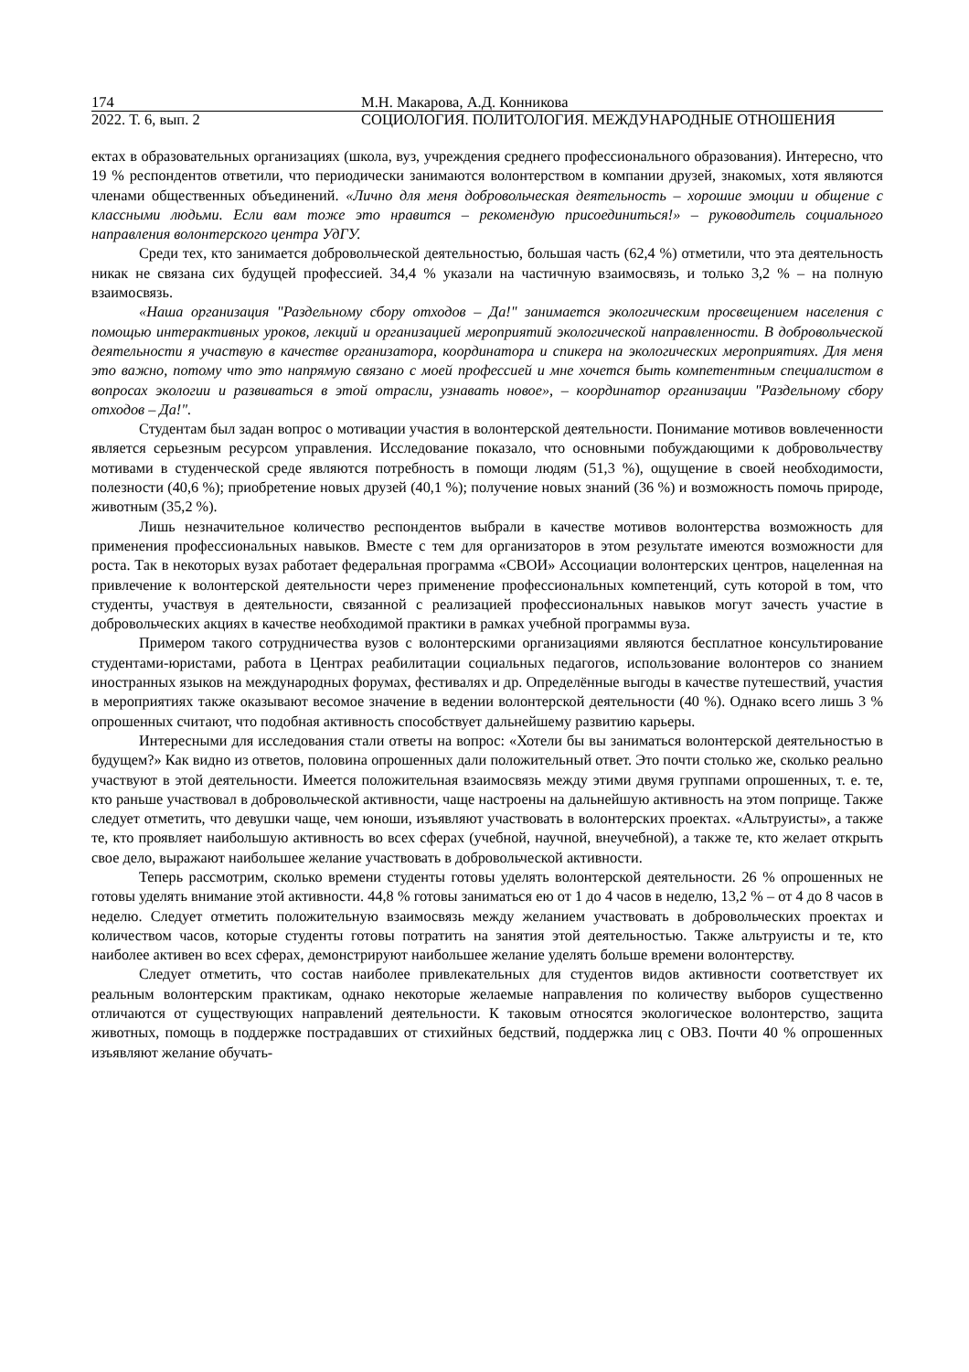174 М.Н. Макарова, А.Д. Конникова
2022. Т. 6, вып. 2 СОЦИОЛОГИЯ. ПОЛИТОЛОГИЯ. МЕЖДУНАРОДНЫЕ ОТНОШЕНИЯ
ектах в образовательных организациях (школа, вуз, учреждения среднего профессионального образования). Интересно, что 19 % респондентов ответили, что периодически занимаются волонтерством в компании друзей, знакомых, хотя являются членами общественных объединений. «Лично для меня добровольческая деятельность – хорошие эмоции и общение с классными людьми. Если вам тоже это нравится – рекомендую присоединиться!» – руководитель социального направления волонтерского центра УдГУ.
Среди тех, кто занимается добровольческой деятельностью, большая часть (62,4 %) отметили, что эта деятельность никак не связана сих будущей профессией. 34,4 % указали на частичную взаимосвязь, и только 3,2 % – на полную взаимосвязь.
«Наша организация "Раздельному сбору отходов – Да!" занимается экологическим просвещением населения с помощью интерактивных уроков, лекций и организацией мероприятий экологической направленности. В добровольческой деятельности я участвую в качестве организатора, координатора и спикера на экологических мероприятиях. Для меня это важно, потому что это напрямую связано с моей профессией и мне хочется быть компетентным специалистом в вопросах экологии и развиваться в этой отрасли, узнавать новое», – координатор организации "Раздельному сбору отходов – Да!".
Студентам был задан вопрос о мотивации участия в волонтерской деятельности. Понимание мотивов вовлеченности является серьезным ресурсом управления. Исследование показало, что основными побуждающими к добровольчеству мотивами в студенческой среде являются потребность в помощи людям (51,3 %), ощущение в своей необходимости, полезности (40,6 %); приобретение новых друзей (40,1 %); получение новых знаний (36 %) и возможность помочь природе, животным (35,2 %).
Лишь незначительное количество респондентов выбрали в качестве мотивов волонтерства возможность для применения профессиональных навыков. Вместе с тем для организаторов в этом результате имеются возможности для роста. Так в некоторых вузах работает федеральная программа «СВОИ» Ассоциации волонтерских центров, нацеленная на привлечение к волонтерской деятельности через применение профессиональных компетенций, суть которой в том, что студенты, участвуя в деятельности, связанной с реализацией профессиональных навыков могут зачесть участие в добровольческих акциях в качестве необходимой практики в рамках учебной программы вуза.
Примером такого сотрудничества вузов с волонтерскими организациями являются бесплатное консультирование студентами-юристами, работа в Центрах реабилитации социальных педагогов, использование волонтеров со знанием иностранных языков на международных форумах, фестивалях и др. Определённые выгоды в качестве путешествий, участия в мероприятиях также оказывают весомое значение в ведении волонтерской деятельности (40 %). Однако всего лишь 3 % опрошенных считают, что подобная активность способствует дальнейшему развитию карьеры.
Интересными для исследования стали ответы на вопрос: «Хотели бы вы заниматься волонтерской деятельностью в будущем?» Как видно из ответов, половина опрошенных дали положительный ответ. Это почти столько же, сколько реально участвуют в этой деятельности. Имеется положительная взаимосвязь между этими двумя группами опрошенных, т. е. те, кто раньше участвовал в добровольческой активности, чаще настроены на дальнейшую активность на этом поприще. Также следует отметить, что девушки чаще, чем юноши, изъявляют участвовать в волонтерских проектах. «Альтруисты», а также те, кто проявляет наибольшую активность во всех сферах (учебной, научной, внеучебной), а также те, кто желает открыть свое дело, выражают наибольшее желание участвовать в добровольческой активности.
Теперь рассмотрим, сколько времени студенты готовы уделять волонтерской деятельности. 26 % опрошенных не готовы уделять внимание этой активности. 44,8 % готовы заниматься ею от 1 до 4 часов в неделю, 13,2 % – от 4 до 8 часов в неделю. Следует отметить положительную взаимосвязь между желанием участвовать в добровольческих проектах и количеством часов, которые студенты готовы потратить на занятия этой деятельностью. Также альтруисты и те, кто наиболее активен во всех сферах, демонстрируют наибольшее желание уделять больше времени волонтерству.
Следует отметить, что состав наиболее привлекательных для студентов видов активности соответствует их реальным волонтерским практикам, однако некоторые желаемые направления по количеству выборов существенно отличаются от существующих направлений деятельности. К таковым относятся экологическое волонтерство, защита животных, помощь в поддержке пострадавших от стихийных бедствий, поддержка лиц с ОВЗ. Почти 40 % опрошенных изъявляют желание обучать-